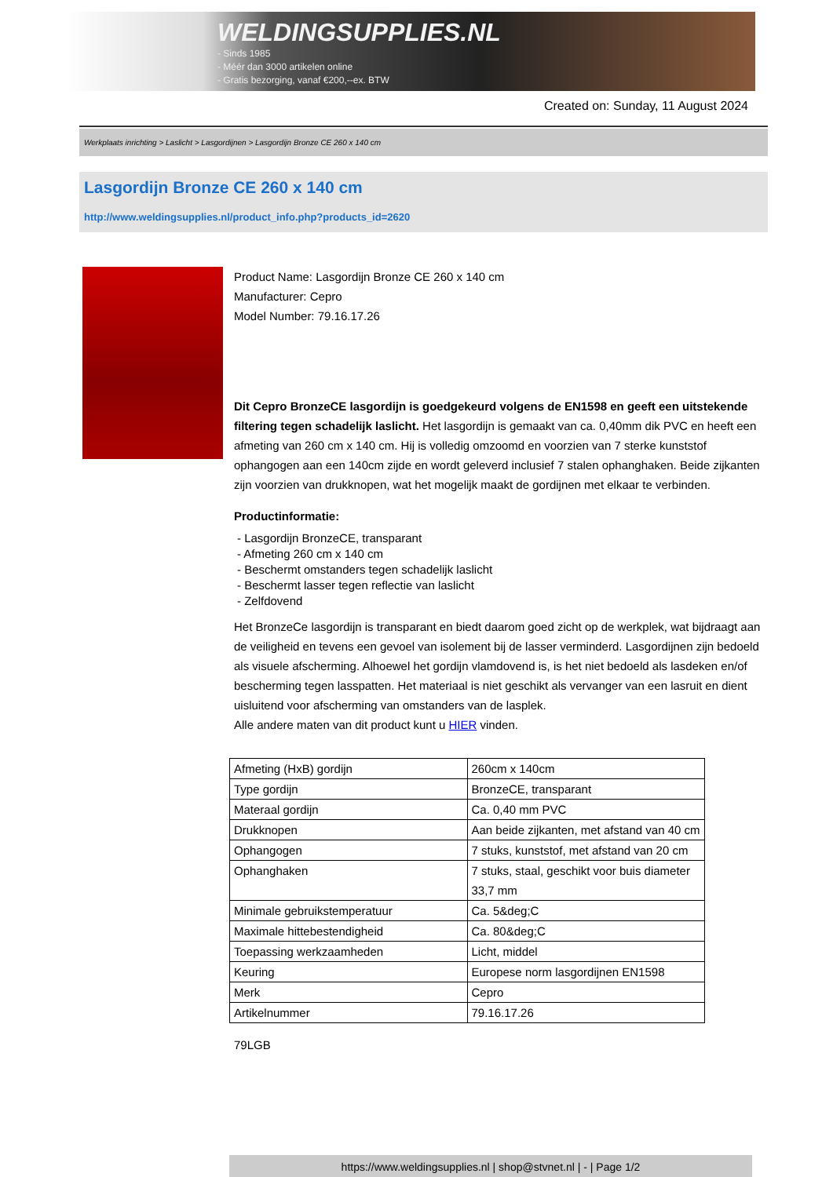WELDINGSUPPLIES.NL
- Sinds 1985
- Méér dan 3000 artikelen online
- Gratis bezorging, vanaf €200,--ex. BTW
Created on: Sunday, 11 August 2024
Werkplaats inrichting > Laslicht > Lasgordijnen > Lasgordijn Bronze CE 260 x 140 cm
Lasgordijn Bronze CE 260 x 140 cm
http://www.weldingsupplies.nl/product_info.php?products_id=2620
Product Name: Lasgordijn Bronze CE 260 x 140 cm
Manufacturer: Cepro
Model Number: 79.16.17.26
Dit Cepro BronzeCE lasgordijn is goedgekeurd volgens de EN1598 en geeft een uitstekende filtering tegen schadelijk laslicht. Het lasgordijn is gemaakt van ca. 0,40mm dik PVC en heeft een afmeting van 260 cm x 140 cm. Hij is volledig omzoomd en voorzien van 7 sterke kunststof ophangogen aan een 140cm zijde en wordt geleverd inclusief 7 stalen ophanghaken. Beide zijkanten zijn voorzien van drukknopen, wat het mogelijk maakt de gordijnen met elkaar te verbinden.
Productinformatie:
- Lasgordijn BronzeCE, transparant
- Afmeting 260 cm x 140 cm
- Beschermt omstanders tegen schadelijk laslicht
- Beschermt lasser tegen reflectie van laslicht
- Zelfdovend
Het BronzeCe lasgordijn is transparant en biedt daarom goed zicht op de werkplek, wat bijdraagt aan de veiligheid en tevens een gevoel van isolement bij de lasser verminderd. Lasgordijnen zijn bedoeld als visuele afscherming. Alhoewel het gordijn vlamdovend is, is het niet bedoeld als lasdeken en/of bescherming tegen lasspatten. Het materiaal is niet geschikt als vervanger van een lasruit en dient uisluitend voor afscherming van omstanders van de lasplek.
Alle andere maten van dit product kunt u HIER vinden.
| Afmeting (HxB) gordijn | 260cm x 140cm |
| Type gordijn | BronzeCE, transparant |
| Materaal gordijn | Ca. 0,40 mm PVC |
| Drukknopen | Aan beide zijkanten, met afstand van 40 cm |
| Ophangogen | 7 stuks, kunststof, met afstand van 20 cm |
| Ophanghaken | 7 stuks, staal, geschikt voor buis diameter 33,7 mm |
| Minimale gebruikstemperatuur | Ca. 5&deg;C |
| Maximale hittebestendigheid | Ca. 80&deg;C |
| Toepassing werkzaamheden | Licht, middel |
| Keuring | Europese norm lasgordijnen EN1598 |
| Merk | Cepro |
| Artikelnummer | 79.16.17.26 |
79LGB
https://www.weldingsupplies.nl | shop@stvnet.nl | - | Page 1/2